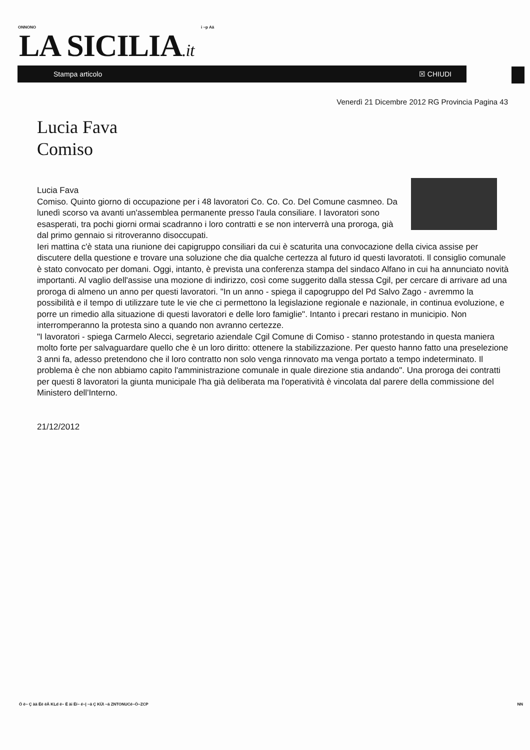ONNONO i ~p Aä
LA SICILIA.it
Stampa articolo ☒ CHIUDI
Venerdì 21 Dicembre 2012 RG Provincia Pagina 43
Lucia Fava
Comiso
Lucia Fava
Comiso. Quinto giorno di occupazione per i 48 lavoratori Co. Co. Co. Del Comune casmneo. Da lunedì scorso va avanti un'assemblea permanente presso l'aula consiliare. I lavoratori sono esasperati, tra pochi giorni ormai scadranno i loro contratti e se non interverrà una proroga, già dal primo gennaio si ritroveranno disoccupati.
Ieri mattina c'è stata una riunione dei capigruppo consiliari da cui è scaturita una convocazione della civica assise per discutere della questione e trovare una soluzione che dia qualche certezza al futuro id questi lavoratoti. Il consiglio comunale è stato convocato per domani. Oggi, intanto, è prevista una conferenza stampa del sindaco Alfano in cui ha annunciato novità importanti. Al vaglio dell'assise una mozione di indirizzo, così come suggerito dalla stessa Cgil, per cercare di arrivare ad una proroga di almeno un anno per questi lavoratori. "In un anno - spiega il capogruppo del Pd Salvo Zago - avremmo la possibilità e il tempo di utilizzare tute le vie che ci permettono la legislazione regionale e nazionale, in continua evoluzione, e porre un rimedio alla situazione di questi lavoratori e delle loro famiglie". Intanto i precari restano in municipio. Non interromperanno la protesta sino a quando non avranno certezze.
"I lavoratori - spiega Carmelo Alecci, segretario aziendale Cgil Comune di Comiso - stanno protestando in questa maniera molto forte per salvaguardare quello che è un loro diritto: ottenere la stabilizzazione. Per questo hanno fatto una preselezione 3 anni fa, adesso pretendono che il loro contratto non solo venga rinnovato ma venga portato a tempo indeterminato. Il problema è che non abbiamo capito l'amministrazione comunale in quale direzione stia andando". Una proroga dei contratti per questi 8 lavoratori la giunta municipale l'ha già deliberata ma l'operatività è vincolata dal parere della commissione del Ministero dell'Interno.
21/12/2012
Ö ë~ Ç àä Ëë ëÄ KLd ë~ Ë ài Ëí~ é~| ~ä Ç KÜ\ ~ä ZNTONUCé~Ö~ZCP NN